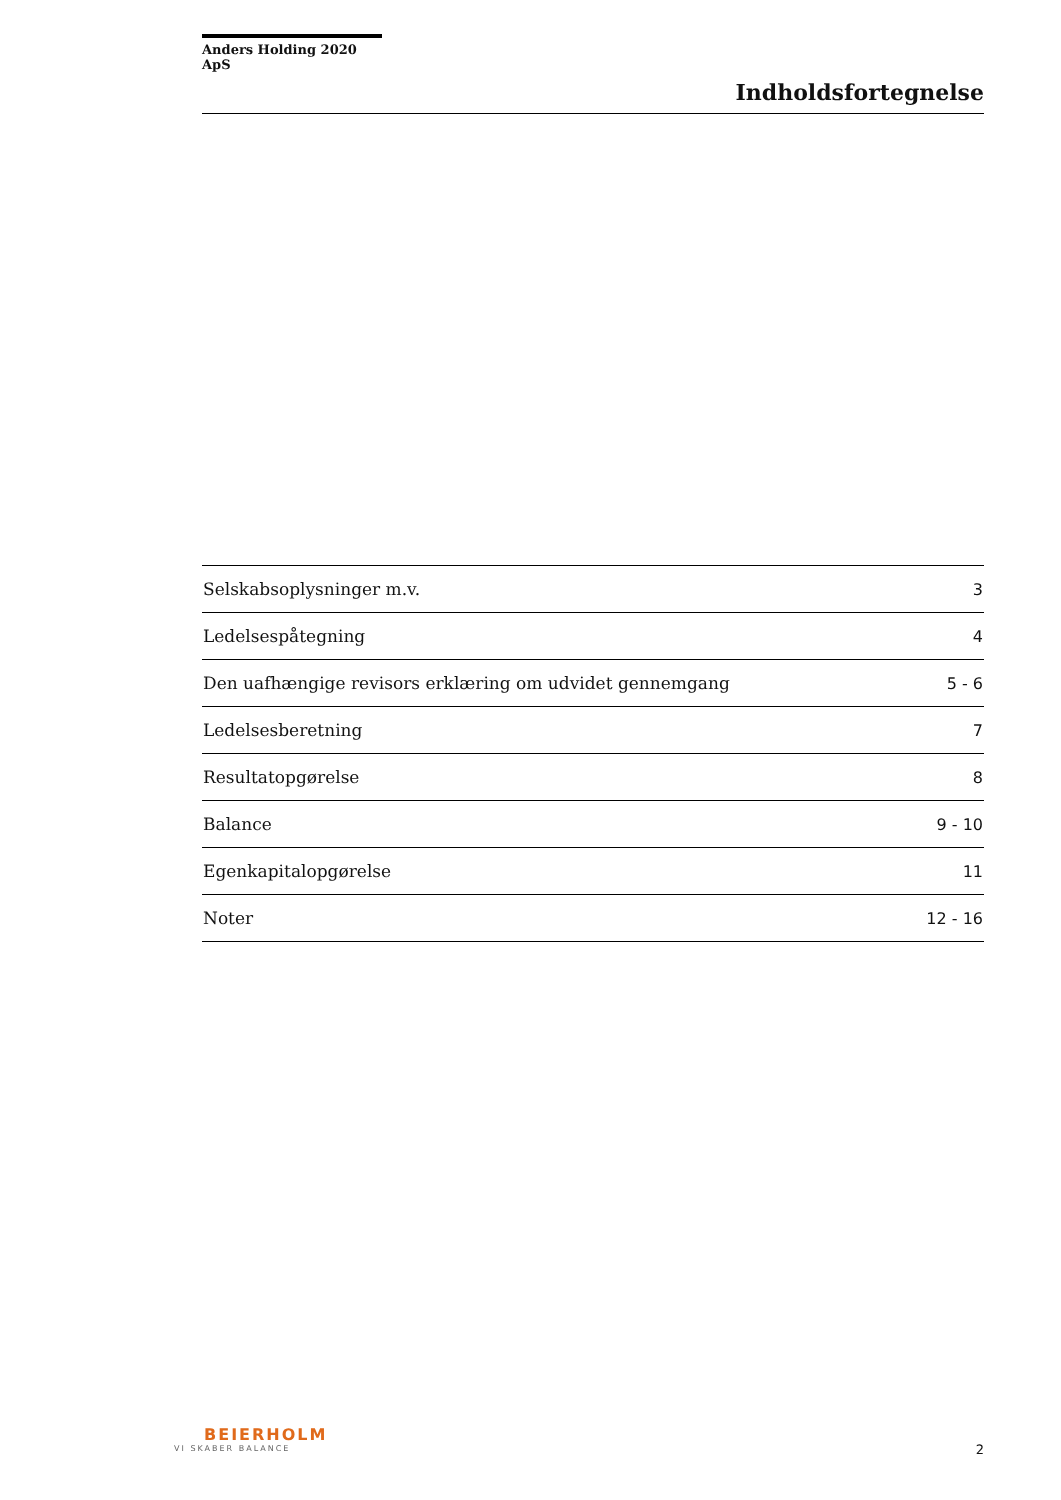Anders Holding 2020 ApS
Indholdsfortegnelse
| Selskabsoplysninger m.v. | 3 |
| Ledelsespåtegning | 4 |
| Den uafhængige revisors erklæring om udvidet gennemgang | 5 - 6 |
| Ledelsesberetning | 7 |
| Resultatopgørelse | 8 |
| Balance | 9 - 10 |
| Egenkapitalopgørelse | 11 |
| Noter | 12 - 16 |
BEIERHOLM
VI SKABER BALANCE
2